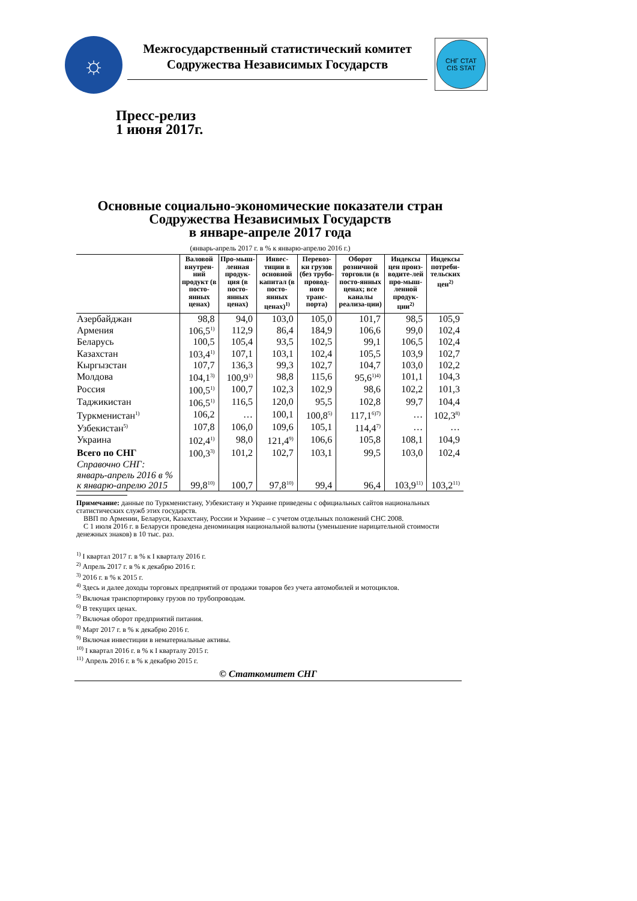☼
Межгосударственный статистический комитет
Содружества Независимых Государств
СНГ СТАТ
CIS STAT
Пресс-релиз
1 июня 2017г.
Основные социально-экономические показатели стран
Содружества Независимых Государств
в январе-апреле 2017 года
(январь-апрель 2017 г. в % к январю-апрелю 2016 г.)
| | Валовой внутрен-ний продукт (в посто-янных ценах) | Про-мыш-ленная продук-ция (в посто-янных ценах) | Инвес-тиции в основной капитал (в посто-янных ценах)<sup>1)</sup> | Перевоз-ки грузов (без трубо-провод-ного транс-порта) | Оборот розничной торговли (в посто-янных ценах; все каналы реализа-ции) | Индексы цен произ-водите-лей про-мыш-ленной продук-ции<sup>2)</sup> | Индексы потреби-тельских цен<sup>2)</sup> |
| --- | --- | --- | --- | --- | --- | --- | --- |
| Азербайджан | 98,8 | 94,0 | 103,0 | 105,0 | 101,7 | 98,5 | 105,9 |
| Армения | 106,5<sup>1)</sup> | 112,9 | 86,4 | 184,9 | 106,6 | 99,0 | 102,4 |
| Беларусь | 100,5 | 105,4 | 93,5 | 102,5 | 99,1 | 106,5 | 102,4 |
| Казахстан | 103,4<sup>1)</sup> | 107,1 | 103,1 | 102,4 | 105,5 | 103,9 | 102,7 |
| Кыргызстан | 107,7 | 136,3 | 99,3 | 102,7 | 104,7 | 103,0 | 102,2 |
| Молдова | 104,1<sup>3)</sup> | 100,9<sup>1)</sup> | 98,8 | 115,6 | 95,6<sup>1)4)</sup> | 101,1 | 104,3 |
| Россия | 100,5<sup>1)</sup> | 100,7 | 102,3 | 102,9 | 98,6 | 102,2 | 101,3 |
| Таджикистан | 106,5<sup>1)</sup> | 116,5 | 120,0 | 95,5 | 102,8 | 99,7 | 104,4 |
| Туркменистан<sup>1)</sup> | 106,2 | … | 100,1 | 100,8<sup>5)</sup> | 117,1<sup>6)7)</sup> | … | 102,3<sup>8)</sup> |
| Узбекистан<sup>5)</sup> | 107,8 | 106,0 | 109,6 | 105,1 | 114,4<sup>7)</sup> | … | … |
| Украина | 102,4<sup>1)</sup> | 98,0 | 121,4<sup>9)</sup> | 106,6 | 105,8 | 108,1 | 104,9 |
| Всего по СНГ | 100,3<sup>3)</sup> | 101,2 | 102,7 | 103,1 | 99,5 | 103,0 | 102,4 |
| Справочно СНГ: январь-апрель 2016 в % к январю-апрелю 2015 | 99,8<sup>10)</sup> | 100,7 | 97,8<sup>10)</sup> | 99,4 | 96,4 | 103,9<sup>11)</sup> | 103,2<sup>11)</sup> |
Примечание: данные по Туркменистану, Узбекистану и Украине приведены с официальных сайтов национальных статистических служб этих государств.
ВВП по Армении, Беларуси, Казахстану, России и Украине – с учетом отдельных положений СНС 2008.
С 1 июля 2016 г. в Беларуси проведена деноминация национальной валюты (уменьшение нарицательной стоимости денежных знаков) в 10 тыс. раз.
<sup>1)</sup> I квартал 2017 г. в % к I кварталу 2016 г.
<sup>2)</sup> Апрель 2017 г. в % к декабрю 2016 г.
<sup>3)</sup> 2016 г. в % к 2015 г.
<sup>4)</sup> Здесь и далее доходы торговых предприятий от продажи товаров без учета автомобилей и мотоциклов.
<sup>5)</sup> Включая транспортировку грузов по трубопроводам.
<sup>6)</sup> В текущих ценах.
<sup>7)</sup> Включая оборот предприятий питания.
<sup>8)</sup> Март 2017 г. в % к декабрю 2016 г.
<sup>9)</sup> Включая инвестиции в нематериальные активы.
<sup>10)</sup> I квартал 2016 г. в % к I кварталу 2015 г.
<sup>11)</sup> Апрель 2016 г. в % к декабрю 2015 г.
© Статкомитет СНГ